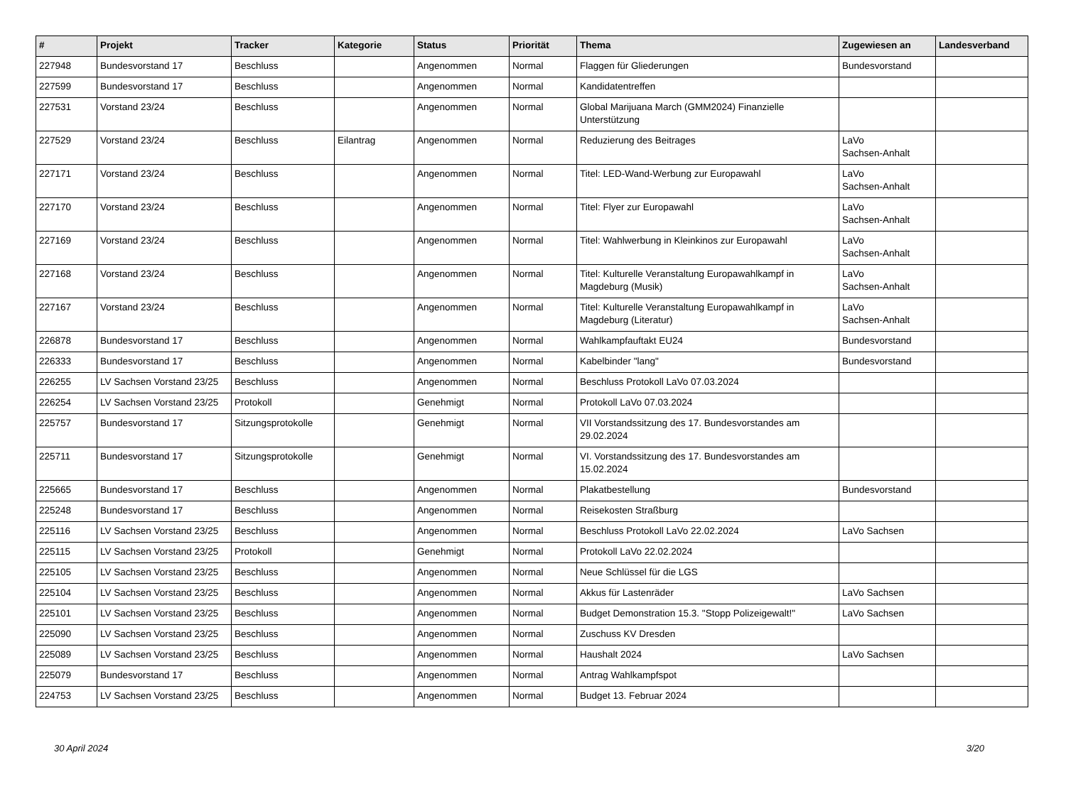| # | Projekt | Tracker | Kategorie | Status | Priorität | Thema | Zugewiesen an | Landesverband |
| --- | --- | --- | --- | --- | --- | --- | --- | --- |
| 227948 | Bundesvorstand 17 | Beschluss | | Angenommen | Normal | Flaggen für Gliederungen | Bundesvorstand | |
| 227599 | Bundesvorstand 17 | Beschluss | | Angenommen | Normal | Kandidatentreffen | | |
| 227531 | Vorstand 23/24 | Beschluss | | Angenommen | Normal | Global Marijuana March (GMM2024) Finanzielle Unterstützung | | |
| 227529 | Vorstand 23/24 | Beschluss | Eilantrag | Angenommen | Normal | Reduzierung des Beitrages | LaVo Sachsen-Anhalt | |
| 227171 | Vorstand 23/24 | Beschluss | | Angenommen | Normal | Titel: LED-Wand-Werbung zur Europawahl | LaVo Sachsen-Anhalt | |
| 227170 | Vorstand 23/24 | Beschluss | | Angenommen | Normal | Titel: Flyer zur Europawahl | LaVo Sachsen-Anhalt | |
| 227169 | Vorstand 23/24 | Beschluss | | Angenommen | Normal | Titel: Wahlwerbung in Kleinkinos zur Europawahl | LaVo Sachsen-Anhalt | |
| 227168 | Vorstand 23/24 | Beschluss | | Angenommen | Normal | Titel: Kulturelle Veranstaltung Europawahlkampf in Magdeburg (Musik) | LaVo Sachsen-Anhalt | |
| 227167 | Vorstand 23/24 | Beschluss | | Angenommen | Normal | Titel: Kulturelle Veranstaltung Europawahlkampf in Magdeburg (Literatur) | LaVo Sachsen-Anhalt | |
| 226878 | Bundesvorstand 17 | Beschluss | | Angenommen | Normal | Wahlkampfauftakt EU24 | Bundesvorstand | |
| 226333 | Bundesvorstand 17 | Beschluss | | Angenommen | Normal | Kabelbinder "lang" | Bundesvorstand | |
| 226255 | LV Sachsen Vorstand 23/25 | Beschluss | | Angenommen | Normal | Beschluss Protokoll LaVo 07.03.2024 | | |
| 226254 | LV Sachsen Vorstand 23/25 | Protokoll | | Genehmigt | Normal | Protokoll LaVo 07.03.2024 | | |
| 225757 | Bundesvorstand 17 | Sitzungsprotokolle | | Genehmigt | Normal | VII Vorstandssitzung des 17. Bundesvorstandes am 29.02.2024 | | |
| 225711 | Bundesvorstand 17 | Sitzungsprotokolle | | Genehmigt | Normal | VI. Vorstandssitzung des 17. Bundesvorstandes am 15.02.2024 | | |
| 225665 | Bundesvorstand 17 | Beschluss | | Angenommen | Normal | Plakatbestellung | Bundesvorstand | |
| 225248 | Bundesvorstand 17 | Beschluss | | Angenommen | Normal | Reisekosten Straßburg | | |
| 225116 | LV Sachsen Vorstand 23/25 | Beschluss | | Angenommen | Normal | Beschluss Protokoll LaVo 22.02.2024 | LaVo Sachsen | |
| 225115 | LV Sachsen Vorstand 23/25 | Protokoll | | Genehmigt | Normal | Protokoll LaVo 22.02.2024 | | |
| 225105 | LV Sachsen Vorstand 23/25 | Beschluss | | Angenommen | Normal | Neue Schlüssel für die LGS | | |
| 225104 | LV Sachsen Vorstand 23/25 | Beschluss | | Angenommen | Normal | Akkus für Lastenräder | LaVo Sachsen | |
| 225101 | LV Sachsen Vorstand 23/25 | Beschluss | | Angenommen | Normal | Budget Demonstration 15.3. "Stopp Polizeigewalt!" | LaVo Sachsen | |
| 225090 | LV Sachsen Vorstand 23/25 | Beschluss | | Angenommen | Normal | Zuschuss KV Dresden | | |
| 225089 | LV Sachsen Vorstand 23/25 | Beschluss | | Angenommen | Normal | Haushalt 2024 | LaVo Sachsen | |
| 225079 | Bundesvorstand 17 | Beschluss | | Angenommen | Normal | Antrag Wahlkampfspot | | |
| 224753 | LV Sachsen Vorstand 23/25 | Beschluss | | Angenommen | Normal | Budget 13. Februar 2024 | | |
30 April 2024 3/20